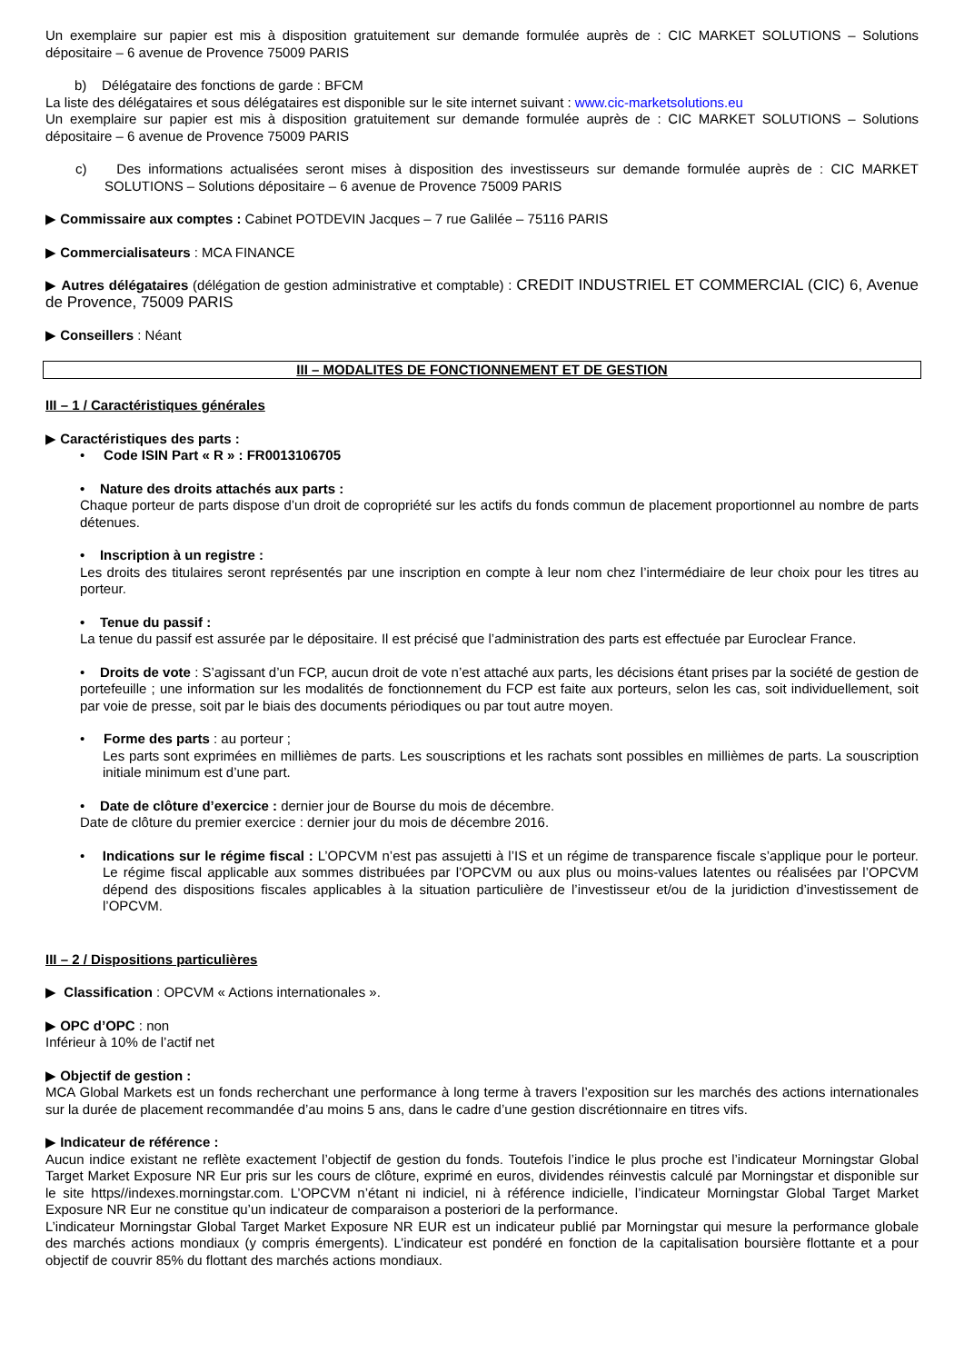Un exemplaire sur papier est mis à disposition gratuitement sur demande formulée auprès de : CIC MARKET SOLUTIONS – Solutions dépositaire – 6 avenue de Provence 75009 PARIS
b) Délégataire des fonctions de garde : BFCM
La liste des délégataires et sous délégataires est disponible sur le site internet suivant : www.cic-marketsolutions.eu
Un exemplaire sur papier est mis à disposition gratuitement sur demande formulée auprès de : CIC MARKET SOLUTIONS – Solutions dépositaire – 6 avenue de Provence 75009 PARIS
c) Des informations actualisées seront mises à disposition des investisseurs sur demande formulée auprès de : CIC MARKET SOLUTIONS – Solutions dépositaire – 6 avenue de Provence 75009 PARIS
▶ Commissaire aux comptes : Cabinet POTDEVIN Jacques – 7 rue Galilée – 75116 PARIS
▶ Commercialisateurs : MCA FINANCE
▶ Autres délégataires (délégation de gestion administrative et comptable) : CREDIT INDUSTRIEL ET COMMERCIAL (CIC) 6, Avenue de Provence, 75009 PARIS
▶ Conseillers : Néant
III – MODALITES DE FONCTIONNEMENT ET DE GESTION
III – 1 / Caractéristiques générales
▶ Caractéristiques des parts :
• Code ISIN Part « R » : FR0013106705
• Nature des droits attachés aux parts :
Chaque porteur de parts dispose d’un droit de copropriété sur les actifs du fonds commun de placement proportionnel au nombre de parts détenues.
• Inscription à un registre :
Les droits des titulaires seront représentés par une inscription en compte à leur nom chez l’intermédiaire de leur choix pour les titres au porteur.
• Tenue du passif :
La tenue du passif est assurée par le dépositaire. Il est précisé que l’administration des parts est effectuée par Euroclear France.
• Droits de vote : S’agissant d’un FCP, aucun droit de vote n’est attaché aux parts, les décisions étant prises par la société de gestion de portefeuille ; une information sur les modalités de fonctionnement du FCP est faite aux porteurs, selon les cas, soit individuellement, soit par voie de presse, soit par le biais des documents périodiques ou par tout autre moyen.
• Forme des parts : au porteur ;
Les parts sont exprimées en millièmes de parts. Les souscriptions et les rachats sont possibles en millièmes de parts. La souscription initiale minimum est d’une part.
• Date de clôture d’exercice : dernier jour de Bourse du mois de décembre.
Date de clôture du premier exercice : dernier jour du mois de décembre 2016.
• Indications sur le régime fiscal : L’OPCVM n’est pas assujetti à l’IS et un régime de transparence fiscale s’applique pour le porteur. Le régime fiscal applicable aux sommes distribuées par l’OPCVM ou aux plus ou moins-values latentes ou réalisées par l’OPCVM dépend des dispositions fiscales applicables à la situation particulière de l’investisseur et/ou de la juridiction d’investissement de l’OPCVM.
III – 2 / Dispositions particulières
▶ Classification : OPCVM « Actions internationales ».
▶ OPC d’OPC : non
Inférieur à 10% de l’actif net
▶ Objectif de gestion :
MCA Global Markets est un fonds recherchant une performance à long terme à travers l’exposition sur les marchés des actions internationales sur la durée de placement recommandée d’au moins 5 ans, dans le cadre d’une gestion discrétionnaire en titres vifs.
▶ Indicateur de référence :
Aucun indice existant ne reflète exactement l’objectif de gestion du fonds. Toutefois l’indice le plus proche est l’indicateur Morningstar Global Target Market Exposure NR Eur pris sur les cours de clôture, exprimé en euros, dividendes réinvestis calculé par Morningstar et disponible sur le site https//indexes.morningstar.com. L’OPCVM n’étant ni indiciel, ni à référence indicielle, l’indicateur Morningstar Global Target Market Exposure NR Eur ne constitue qu’un indicateur de comparaison a posteriori de la performance.
L’indicateur Morningstar Global Target Market Exposure NR EUR est un indicateur publié par Morningstar qui mesure la performance globale des marchés actions mondiaux (y compris émergents). L’indicateur est pondéré en fonction de la capitalisation boursière flottante et a pour objectif de couvrir 85% du flottant des marchés actions mondiaux.